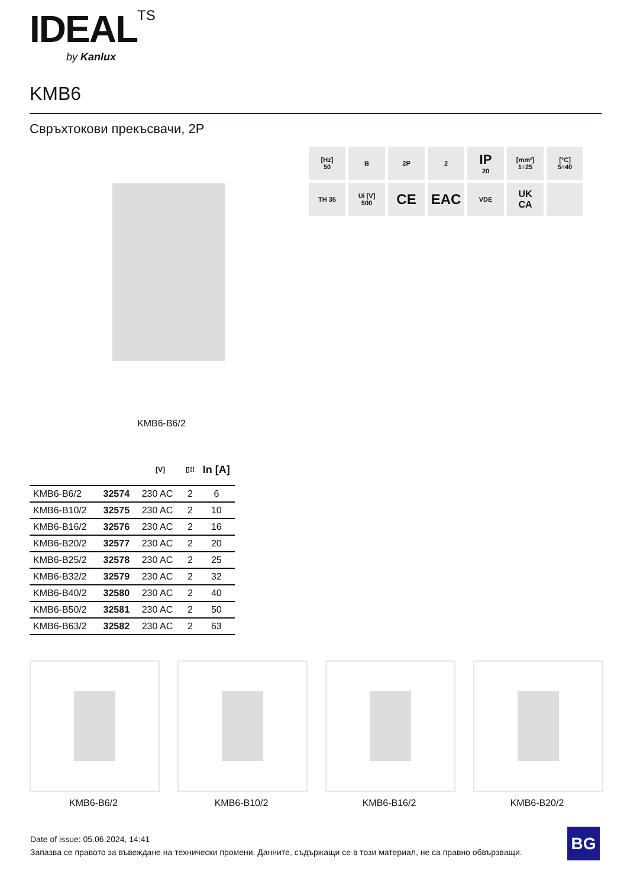IDEAL TS
by Kanlux
KMB6
Свръхтокови прекъсвачи, 2P
[Hz]
50
B
2P
2
IP
20
[mm²]
1÷25
[°C]
5÷40
TH 35
Ui [V]
500
CE
EAC
VDE
UK
CA
KMB6-B6/2
| | | [V] | ▯⁞⁞ | In [A] |
| --- | --- | --- | --- | --- |
| KMB6-B6/2 | 32574 | 230 AC | 2 | 6 |
| KMB6-B10/2 | 32575 | 230 AC | 2 | 10 |
| KMB6-B16/2 | 32576 | 230 AC | 2 | 16 |
| KMB6-B20/2 | 32577 | 230 AC | 2 | 20 |
| KMB6-B25/2 | 32578 | 230 AC | 2 | 25 |
| KMB6-B32/2 | 32579 | 230 AC | 2 | 32 |
| KMB6-B40/2 | 32580 | 230 AC | 2 | 40 |
| KMB6-B50/2 | 32581 | 230 AC | 2 | 50 |
| KMB6-B63/2 | 32582 | 230 AC | 2 | 63 |
KMB6-B6/2 KMB6-B10/2 KMB6-B16/2 KMB6-B20/2
Date of issue: 05.06.2024, 14:41
Запазва се правото за въвеждане на технически промени. Данните, съдържащи се в този материал, не са правно обвързващи.
BG